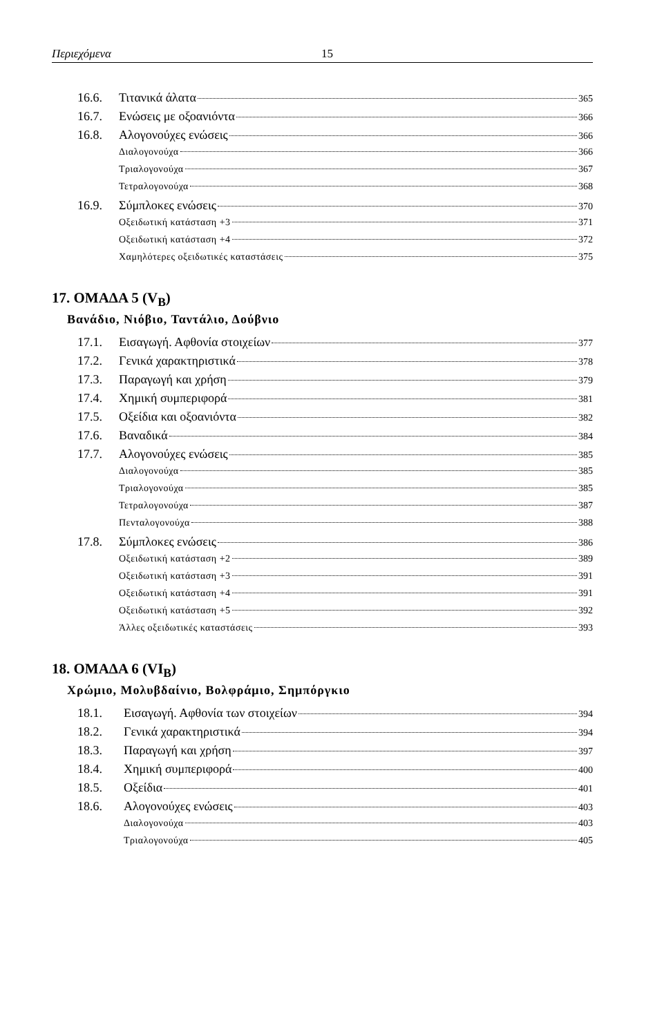Περιεχόμενα 15
16.6. Τιτανικά άλατα 365
16.7. Ενώσεις με οξοανιόντα 366
16.8. Αλογονούχες ενώσεις 366
Διαλογονούχα 366
Τριαλογονούχα 367
Τετραλογονούχα 368
16.9. Σύμπλοκες ενώσεις 370
Οξειδωτική κατάσταση +3 371
Οξειδωτική κατάσταση +4 372
Χαμηλότερες οξειδωτικές καταστάσεις 375
17. ΟΜΑΔΑ 5 (V<sub>B</sub>)
Βανάδιο, Νιόβιο, Ταντάλιο, Δούβνιο
17.1. Εισαγωγή. Αφθονία στοιχείων 377
17.2. Γενικά χαρακτηριστικά 378
17.3. Παραγωγή και χρήση 379
17.4. Χημική συμπεριφορά 381
17.5. Οξείδια και οξοανιόντα 382
17.6. Βαναδικά 384
17.7. Αλογονούχες ενώσεις 385
Διαλογονούχα 385
Τριαλογονούχα 385
Τετραλογονούχα 387
Πενταλογονούχα 388
17.8. Σύμπλοκες ενώσεις 386
Οξειδωτική κατάσταση +2 389
Οξειδωτική κατάσταση +3 391
Οξειδωτική κατάσταση +4 391
Οξειδωτική κατάσταση +5 392
Άλλες οξειδωτικές καταστάσεις 393
18. ΟΜΑΔΑ 6 (VI<sub>B</sub>)
Χρώμιο, Μολυβδαίνιο, Βολφράμιο, Σημπόργκιο
18.1. Εισαγωγή. Αφθονία των στοιχείων 394
18.2. Γενικά χαρακτηριστικά 394
18.3. Παραγωγή και χρήση 397
18.4. Χημική συμπεριφορά 400
18.5. Οξείδια 401
18.6. Αλογονούχες ενώσεις 403
Διαλογονούχα 403
Τριαλογονούχα 405